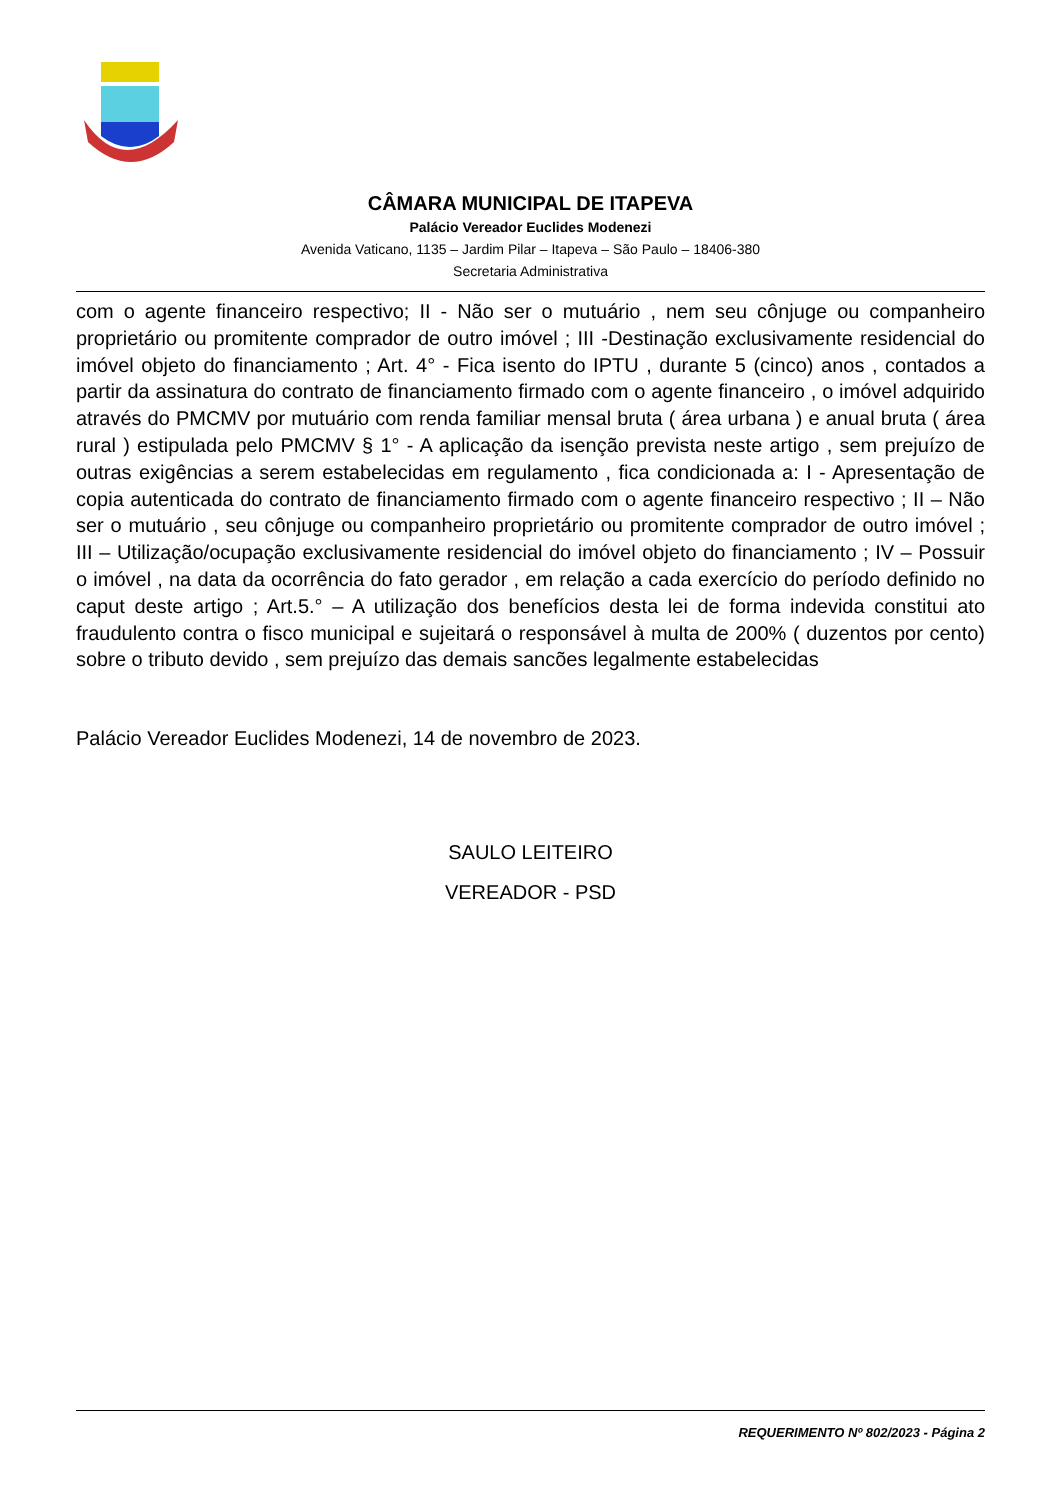CÂMARA MUNICIPAL DE ITAPEVA
Palácio Vereador Euclides Modenezi
Avenida Vaticano, 1135 – Jardim Pilar – Itapeva – São Paulo – 18406-380
Secretaria Administrativa
com o agente financeiro respectivo; II - Não ser o mutuário , nem seu cônjuge ou companheiro proprietário ou promitente comprador de outro imóvel ; III -Destinação exclusivamente residencial do imóvel objeto do financiamento ; Art. 4° - Fica isento do IPTU , durante 5 (cinco) anos , contados a partir da assinatura do contrato de financiamento firmado com o agente financeiro , o imóvel adquirido através do PMCMV por mutuário com renda familiar mensal bruta ( área urbana ) e anual bruta ( área rural ) estipulada pelo PMCMV § 1° - A aplicação da isenção prevista neste artigo , sem prejuízo de outras exigências a serem estabelecidas em regulamento , fica condicionada a: I - Apresentação de copia autenticada do contrato de financiamento firmado com o agente financeiro respectivo ; II – Não ser o mutuário , seu cônjuge ou companheiro proprietário ou promitente comprador de outro imóvel ; III – Utilização/ocupação exclusivamente residencial do imóvel objeto do financiamento ; IV – Possuir o imóvel , na data da ocorrência do fato gerador , em relação a cada exercício do período definido no caput deste artigo ; Art.5.° – A utilização dos benefícios desta lei de forma indevida constitui ato fraudulento contra o fisco municipal e sujeitará o responsável à multa de 200% ( duzentos por cento) sobre o tributo devido , sem prejuízo das demais sancões legalmente estabelecidas
Palácio Vereador Euclides Modenezi, 14 de novembro de 2023.
SAULO LEITEIRO
VEREADOR - PSD
REQUERIMENTO Nº 802/2023 - Página 2